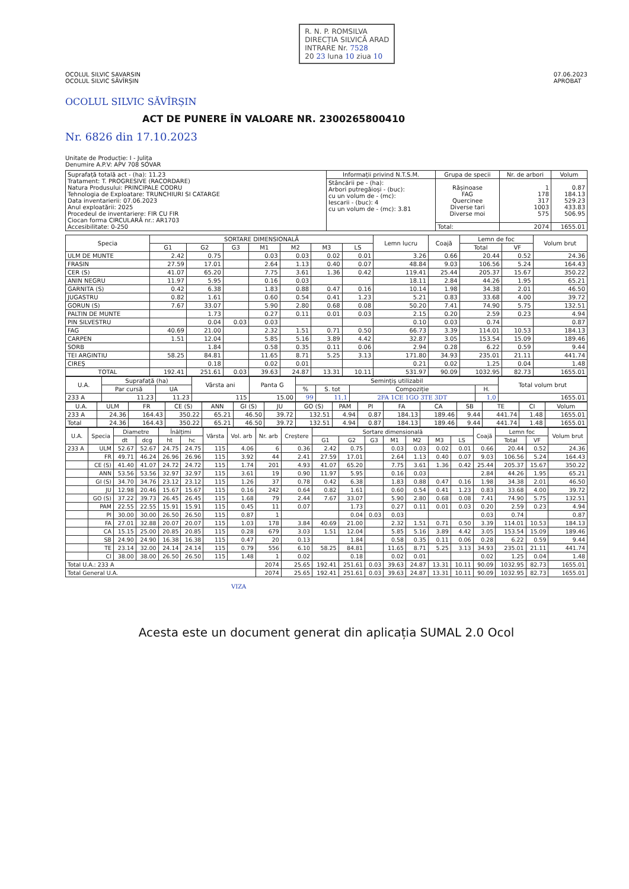OCOLUL SILVIC SAVARSIN
OCOLUL SILVIC SĂVÎRȘIN
R. N. P. ROMSILVA
DIRECȚIA SILVICĂ ARAD
INTRARE Nr. 7528
20 23 luna 10 ziua 10
07.06.2023
APROBAT
OCOLUL SILVIC SĂVÎRȘIN
ACT DE PUNERE ÎN VALOARE NR. 2300265800410
Nr. 6826 din 17.10.2023
Unitate de Producție: I - Julița
Denumire A.P.V: APV 708 SOVAR
| Suprafață totală act - (ha): 11.23 Tratament: T. PROGRESIVE (RACORDARE) Natura Produsului: PRINCIPALE CODRU Tehnologia de Exploatare: TRUNCHIURI SI CATARGE Data inventarierii: 07.06.2023 Anul exploatării: 2025 Procedeul de inventariere: FIR CU FIR Ciocan forma CIRCULARĂ nr.: AR1703 Accesibilitate: 0-250 | Informații privind N.T.S.M. | Grupa de specii | Nr. de arbori | Volum |
| | Stâncării pe - (ha): Arbori putregăioși - (buc): cu un volum de - (mc): Iescarii - (buc): 4 cu un volum de - (mc): 3.81 | Rășinoase FAG Quercinee Diverse tari Diverse moi | 1 178 317 1003 575 | 0.87 184.13 529.23 433.83 506.95 |
| | | Total: | 2074 | 1655.01 |
| Specia | SORTARE DIMENSIONALĂ | | | | | | | Lemn lucru | Coajă | Lemn de foc | | Volum brut |
| --- | --- | --- | --- | --- | --- | --- | --- | --- | --- | --- | --- | --- |
| | G1 | G2 | G3 | M1 | M2 | M3 | LS | | | Total | VF | |
| ULM DE MUNTE | 2.42 | 0.75 | | 0.03 | 0.03 | 0.02 | 0.01 | 3.26 | 0.66 | 20.44 | 0.52 | 24.36 |
| FRASIN | 27.59 | 17.01 | | 2.64 | 1.13 | 0.40 | 0.07 | 48.84 | 9.03 | 106.56 | 5.24 | 164.43 |
| CER (S) | 41.07 | 65.20 | | 7.75 | 3.61 | 1.36 | 0.42 | 119.41 | 25.44 | 205.37 | 15.67 | 350.22 |
| ANIN NEGRU | 11.97 | 5.95 | | 0.16 | 0.03 | | | 18.11 | 2.84 | 44.26 | 1.95 | 65.21 |
| GARNITA (S) | 0.42 | 6.38 | | 1.83 | 0.88 | 0.47 | 0.16 | 10.14 | 1.98 | 34.38 | 2.01 | 46.50 |
| JUGASTRU | 0.82 | 1.61 | | 0.60 | 0.54 | 0.41 | 1.23 | 5.21 | 0.83 | 33.68 | 4.00 | 39.72 |
| GORUN (S) | 7.67 | 33.07 | | 5.90 | 2.80 | 0.68 | 0.08 | 50.20 | 7.41 | 74.90 | 5.75 | 132.51 |
| PALTIN DE MUNTE | | 1.73 | | 0.27 | 0.11 | 0.01 | 0.03 | 2.15 | 0.20 | 2.59 | 0.23 | 4.94 |
| PIN SILVESTRU | | 0.04 | 0.03 | 0.03 | | | | 0.10 | 0.03 | 0.74 | | 0.87 |
| FAG | 40.69 | 21.00 | | 2.32 | 1.51 | 0.71 | 0.50 | 66.73 | 3.39 | 114.01 | 10.53 | 184.13 |
| CARPEN | 1.51 | 12.04 | | 5.85 | 5.16 | 3.89 | 4.42 | 32.87 | 3.05 | 153.54 | 15.09 | 189.46 |
| SORB | | 1.84 | | 0.58 | 0.35 | 0.11 | 0.06 | 2.94 | 0.28 | 6.22 | 0.59 | 9.44 |
| TEI ARGINTIU | 58.25 | 84.81 | | 11.65 | 8.71 | 5.25 | 3.13 | 171.80 | 34.93 | 235.01 | 21.11 | 441.74 |
| CIREȘ | | 0.18 | | 0.02 | 0.01 | | | 0.21 | 0.02 | 1.25 | 0.04 | 1.48 |
| TOTAL | 192.41 | 251.61 | 0.03 | 39.63 | 24.87 | 13.31 | 10.11 | 531.97 | 90.09 | 1032.95 | 82.73 | 1655.01 |
| U.A. | Suprafață (ha) | | Vârsta ani | Panta G | Semințiș utilizabil | | | | Total volum brut |
| --- | --- | --- | --- | --- | --- | --- | --- | --- | --- |
| | Par cursă | UA | | | % | S. tot | Compoziție | H. | |
| 233 A | 11.23 | 11.23 | 115 | 15.00 | 99 | 11,1 | 2FA 1CE 1GO 3TE 3DT | 1,0 | 1655.01 |
| U.A. | ULM | FR | CE (S) | ANN | GI (S) | JU | GO (S) | PAM | PI | FA | CA | SB | TE | CI | Volum |
| --- | --- | --- | --- | --- | --- | --- | --- | --- | --- | --- | --- | --- | --- | --- | --- |
| 233 A | 24.36 | 164.43 | 350.22 | 65.21 | 46.50 | 39.72 | 132.51 | 4.94 | 0.87 | 184.13 | 189.46 | 9.44 | 441.74 | 1.48 | 1655.01 |
| Total | 24.36 | 164.43 | 350.22 | 65.21 | 46.50 | 39.72 | 132.51 | 4.94 | 0.87 | 184.13 | 189.46 | 9.44 | 441.74 | 1.48 | 1655.01 |
| U.A. | Specia | Diametre | | Înălțimi | | Vârsta | Vol. arb | Nr. arb | Creștere | Sortare dimensională | | | | | | | Coajă | Lemn foc | | Volum brut |
| --- | --- | --- | --- | --- | --- | --- | --- | --- | --- | --- | --- | --- | --- | --- | --- | --- | --- | --- | --- | --- |
| | | dt | dcg | ht | hc | | | | | G1 | G2 | G3 | M1 | M2 | M3 | LS | | Total | VF | |
| 233 A | ULM | 52.67 | 52.67 | 24.75 | 24.75 | 115 | 4.06 | 6 | 0.36 | 2.42 | 0.75 | | 0.03 | 0.03 | 0.02 | 0.01 | 0.66 | 20.44 | 0.52 | 24.36 |
| | FR | 49.71 | 46.24 | 26.96 | 26.96 | 115 | 3.92 | 44 | 2.41 | 27.59 | 17.01 | | 2.64 | 1.13 | 0.40 | 0.07 | 9.03 | 106.56 | 5.24 | 164.43 |
| | CE (S) | 41.40 | 41.07 | 24.72 | 24.72 | 115 | 1.74 | 201 | 4.93 | 41.07 | 65.20 | | 7.75 | 3.61 | 1.36 | 0.42 | 25.44 | 205.37 | 15.67 | 350.22 |
| | ANN | 53.56 | 53.56 | 32.97 | 32.97 | 115 | 3.61 | 19 | 0.90 | 11.97 | 5.95 | | 0.16 | 0.03 | | | 2.84 | 44.26 | 1.95 | 65.21 |
| | GI (S) | 34.70 | 34.76 | 23.12 | 23.12 | 115 | 1.26 | 37 | 0.78 | 0.42 | 6.38 | | 1.83 | 0.88 | 0.47 | 0.16 | 1.98 | 34.38 | 2.01 | 46.50 |
| | JU | 12.98 | 20.46 | 15.67 | 15.67 | 115 | 0.16 | 242 | 0.64 | 0.82 | 1.61 | | 0.60 | 0.54 | 0.41 | 1.23 | 0.83 | 33.68 | 4.00 | 39.72 |
| | GO (S) | 37.22 | 39.73 | 26.45 | 26.45 | 115 | 1.68 | 79 | 2.44 | 7.67 | 33.07 | | 5.90 | 2.80 | 0.68 | 0.08 | 7.41 | 74.90 | 5.75 | 132.51 |
| | PAM | 22.55 | 22.55 | 15.91 | 15.91 | 115 | 0.45 | 11 | 0.07 | | 1.73 | | 0.27 | 0.11 | 0.01 | 0.03 | 0.20 | 2.59 | 0.23 | 4.94 |
| | PI | 30.00 | 30.00 | 26.50 | 26.50 | 115 | 0.87 | 1 | | | 0.04 | 0.03 | 0.03 | | | | 0.03 | 0.74 | | 0.87 |
| | FA | 27.01 | 32.88 | 20.07 | 20.07 | 115 | 1.03 | 178 | 3.84 | 40.69 | 21.00 | | 2.32 | 1.51 | 0.71 | 0.50 | 3.39 | 114.01 | 10.53 | 184.13 |
| | CA | 15.15 | 25.00 | 20.85 | 20.85 | 115 | 0.28 | 679 | 3.03 | 1.51 | 12.04 | | 5.85 | 5.16 | 3.89 | 4.42 | 3.05 | 153.54 | 15.09 | 189.46 |
| | SB | 24.90 | 24.90 | 16.38 | 16.38 | 115 | 0.47 | 20 | 0.13 | | 1.84 | | 0.58 | 0.35 | 0.11 | 0.06 | 0.28 | 6.22 | 0.59 | 9.44 |
| | TE | 23.14 | 32.00 | 24.14 | 24.14 | 115 | 0.79 | 556 | 6.10 | 58.25 | 84.81 | | 11.65 | 8.71 | 5.25 | 3.13 | 34.93 | 235.01 | 21.11 | 441.74 |
| | CI | 38.00 | 38.00 | 26.50 | 26.50 | 115 | 1.48 | 1 | 0.02 | | 0.18 | | 0.02 | 0.01 | | | 0.02 | 1.25 | 0.04 | 1.48 |
| Total U.A.: 233 A | | | | | | | | 2074 | 25.65 | 192.41 | 251.61 | 0.03 | 39.63 | 24.87 | 13.31 | 10.11 | 90.09 | 1032.95 | 82.73 | 1655.01 |
| Total General U.A. | | | | | | | | 2074 | 25.65 | 192.41 | 251.61 | 0.03 | 39.63 | 24.87 | 13.31 | 10.11 | 90.09 | 1032.95 | 82.73 | 1655.01 |
VIZA
Acesta este un document generat din aplicația SUMAL 2.0 Ocol